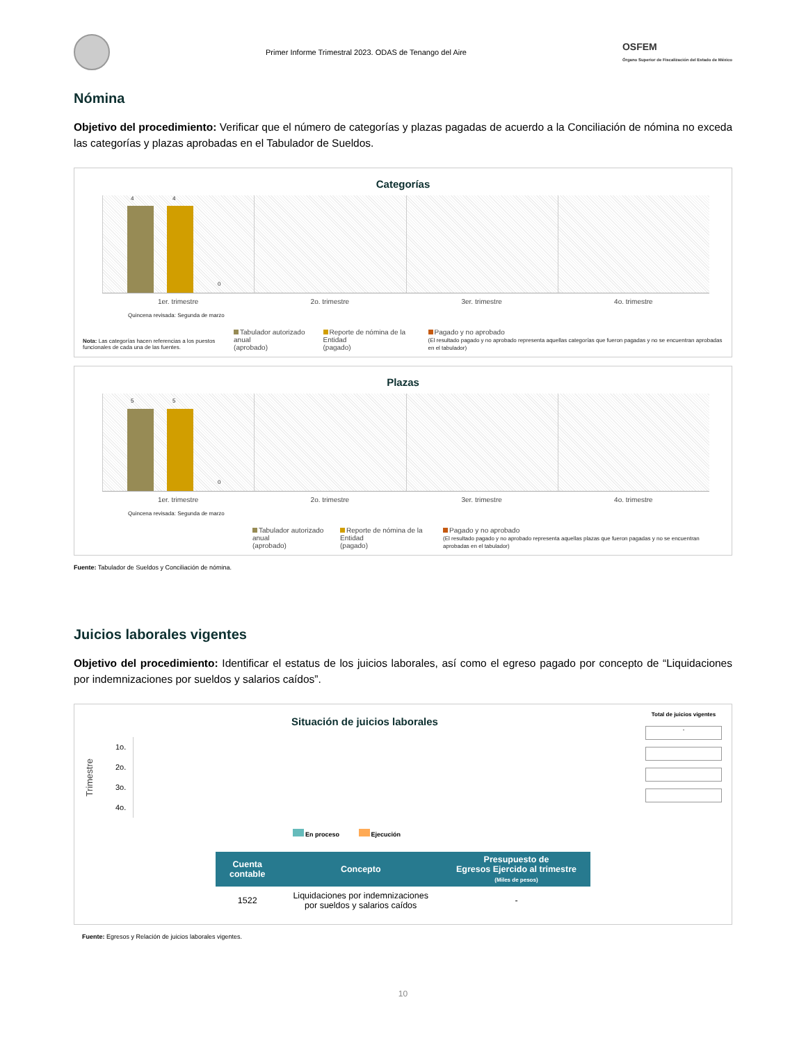Primer Informe Trimestral 2023. ODAS de Tenango del Aire
OSFEM
Órgano Superior de Fiscalización del Estado de México
Nómina
Objetivo del procedimiento: Verificar que el número de categorías y plazas pagadas de acuerdo a la Conciliación de nómina no exceda las categorías y plazas aprobadas en el Tabulador de Sueldos.
Categorías
4 4
0
1er. trimestre 2o. trimestre 3er. trimestre 4o. trimestre
Quincena revisada: Segunda de marzo
Nota: Las categorías hacen referencias a los puestos funcionales de cada una de las fuentes.
Tabulador autorizado anual
(aprobado)
Reporte de nómina de la Entidad
(pagado)
Pagado y no aprobado
(El resultado pagado y no aprobado representa aquellas categorías que fueron pagadas y no se encuentran aprobadas en el tabulador)
Plazas
5 5
0
1er. trimestre 2o. trimestre 3er. trimestre 4o. trimestre
Quincena revisada: Segunda de marzo
Tabulador autorizado anual
(aprobado)
Reporte de nómina de la Entidad
(pagado)
Pagado y no aprobado
(El resultado pagado y no aprobado representa aquellas plazas que fueron pagadas y no se encuentran aprobadas en el tabulador)
Fuente: Tabulador de Sueldos y Conciliación de nómina.
Juicios laborales vigentes
Objetivo del procedimiento: Identificar el estatus de los juicios laborales, así como el egreso pagado por concepto de “Liquidaciones por indemnizaciones por sueldos y salarios caídos”.
Situación de juicios laborales
Trimestre
1o.
2o.
3o.
4o.
En proceso Ejecución
Total de juicios vigentes
-
| Cuenta contable | Concepto | Presupuesto de Egresos Ejercido al trimestre (Miles de pesos) |
| --- | --- | --- |
| 1522 | Liquidaciones por indemnizaciones por sueldos y salarios caídos | - |
Fuente: Egresos y Relación de juicios laborales vigentes.
10